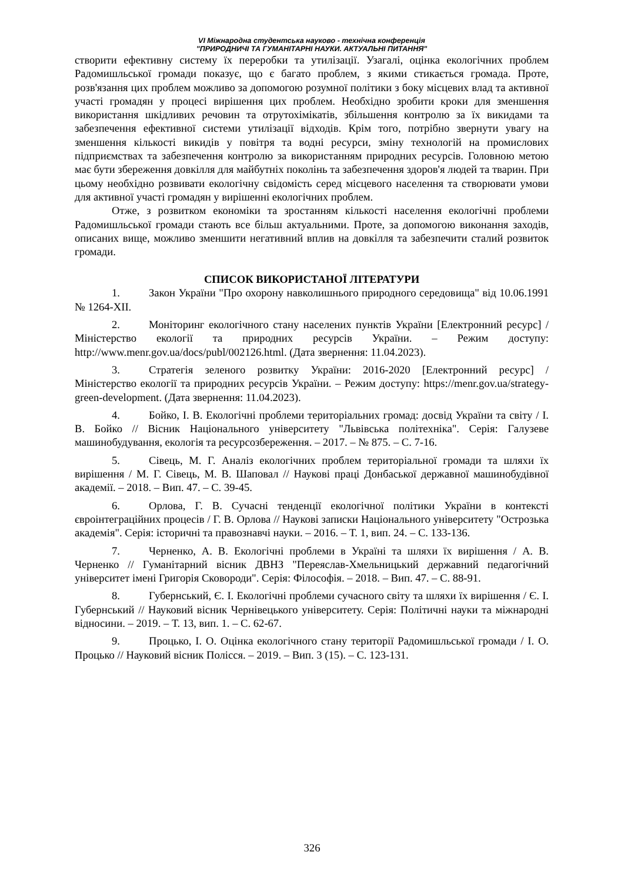VI Міжнародна студентська науково - технічна конференція
"ПРИРОДНИЧІ ТА ГУМАНІТАРНІ НАУКИ. АКТУАЛЬНІ ПИТАННЯ"
створити ефективну систему їх переробки та утилізації. Узагалі, оцінка екологічних проблем Радомишльської громади показує, що є багато проблем, з якими стикається громада. Проте, розв'язання цих проблем можливо за допомогою розумної політики з боку місцевих влад та активної участі громадян у процесі вирішення цих проблем. Необхідно зробити кроки для зменшення використання шкідливих речовин та отрутохімікатів, збільшення контролю за їх викидами та забезпечення ефективної системи утилізації відходів. Крім того, потрібно звернути увагу на зменшення кількості викидів у повітря та водні ресурси, зміну технологій на промислових підприємствах та забезпечення контролю за використанням природних ресурсів. Головною метою має бути збереження довкілля для майбутніх поколінь та забезпечення здоров'я людей та тварин. При цьому необхідно розвивати екологічну свідомість серед місцевого населення та створювати умови для активної участі громадян у вирішенні екологічних проблем.
Отже, з розвитком економіки та зростанням кількості населення екологічні проблеми Радомишльської громади стають все більш актуальними. Проте, за допомогою виконання заходів, описаних вище, можливо зменшити негативний вплив на довкілля та забезпечити сталий розвиток громади.
СПИСОК ВИКОРИСТАНОЇ ЛІТЕРАТУРИ
1. Закон України "Про охорону навколишнього природного середовища" від 10.06.1991 № 1264-XII.
2. Моніторинг екологічного стану населених пунктів України [Електронний ресурс] / Міністерство екології та природних ресурсів України. – Режим доступу: http://www.menr.gov.ua/docs/publ/002126.html. (Дата звернення: 11.04.2023).
3. Стратегія зеленого розвитку України: 2016-2020 [Електронний ресурс] / Міністерство екології та природних ресурсів України. – Режим доступу: https://menr.gov.ua/strategy-green-development. (Дата звернення: 11.04.2023).
4. Бойко, І. В. Екологічні проблеми територіальних громад: досвід України та світу / І. В. Бойко // Вісник Національного університету "Львівська політехніка". Серія: Галузеве машинобудування, екологія та ресурсозбереження. – 2017. – № 875. – С. 7-16.
5. Сівець, М. Г. Аналіз екологічних проблем територіальної громади та шляхи їх вирішення / М. Г. Сівець, М. В. Шаповал // Наукові праці Донбаської державної машинобудівної академії. – 2018. – Вип. 47. – С. 39-45.
6. Орлова, Г. В. Сучасні тенденції екологічної політики України в контексті євроінтеграційних процесів / Г. В. Орлова // Наукові записки Національного університету "Острозька академія". Серія: історичні та правознавчі науки. – 2016. – Т. 1, вип. 24. – С. 133-136.
7. Черненко, А. В. Екологічні проблеми в Україні та шляхи їх вирішення / А. В. Черненко // Гуманітарний вісник ДВНЗ "Переяслав-Хмельницький державний педагогічний університет імені Григорія Сковороди". Серія: Філософія. – 2018. – Вип. 47. – С. 88-91.
8. Губернський, Є. І. Екологічні проблеми сучасного світу та шляхи їх вирішення / Є. І. Губернський // Науковий вісник Чернівецького університету. Серія: Політичні науки та міжнародні відносини. – 2019. – Т. 13, вип. 1. – С. 62-67.
9. Процько, І. О. Оцінка екологічного стану території Радомишльської громади / І. О. Процько // Науковий вісник Полісся. – 2019. – Вип. 3 (15). – С. 123-131.
326